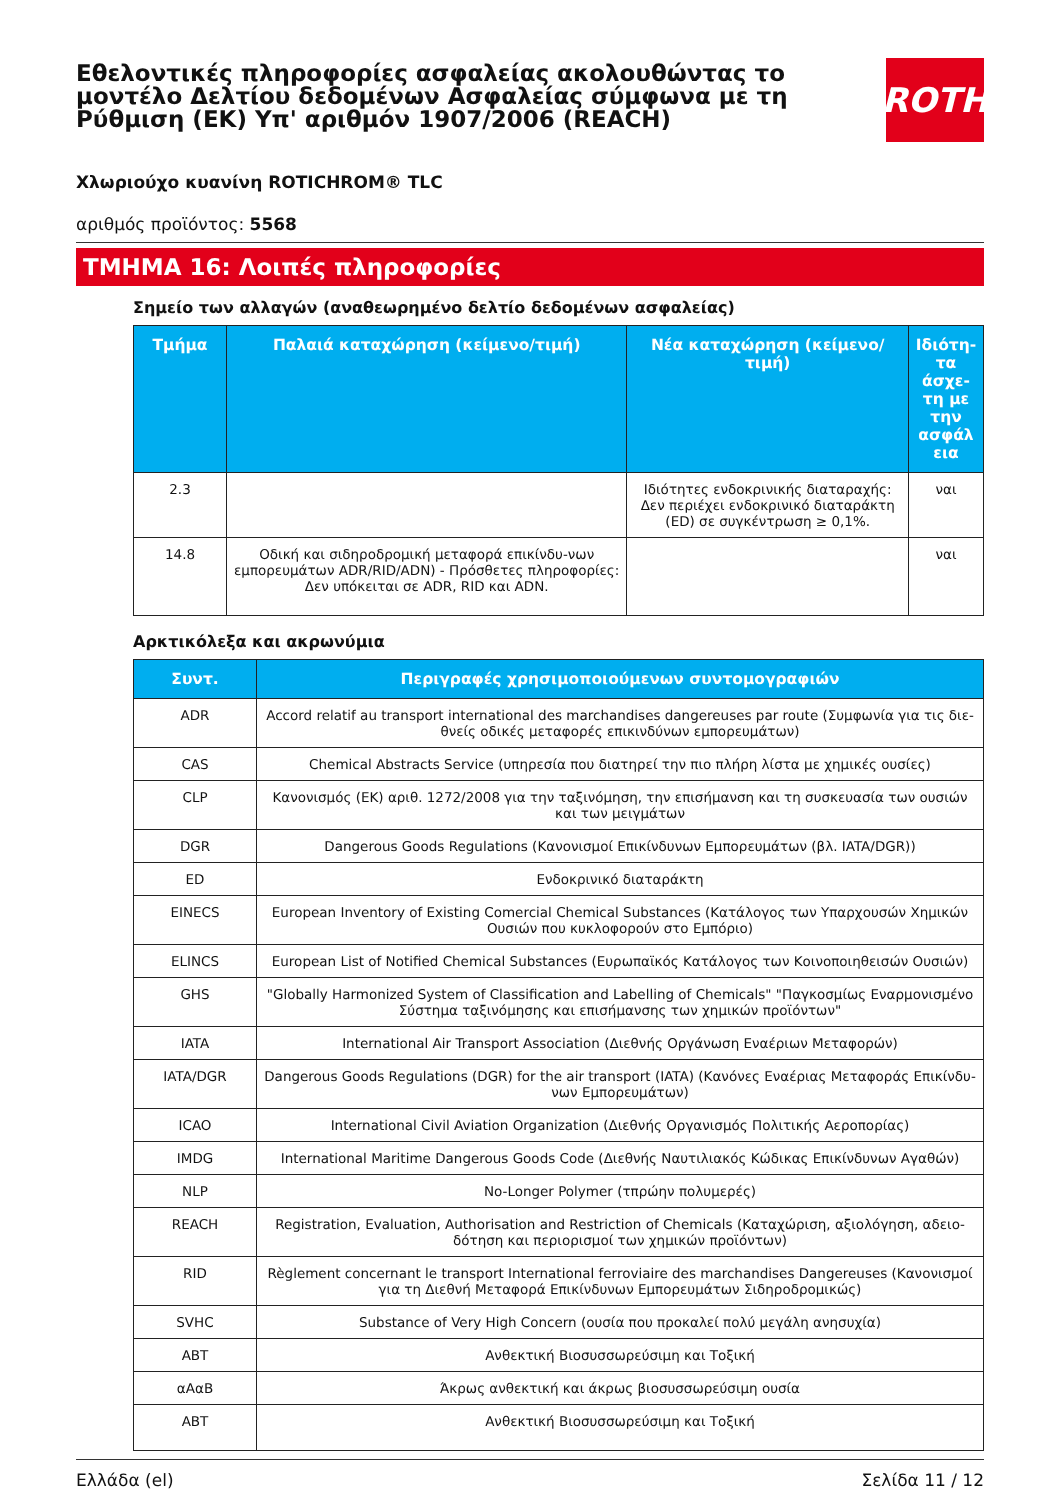Εθελοντικές πληροφορίες ασφαλείας ακολουθώντας το μοντέλο Δελτίου δεδομένων Ασφαλείας σύμφωνα με τη Ρύθμιση (ΕΚ) Υπ' αριθμόν 1907/2006 (REACH)
ROTH
Χλωριούχο κυανίνη ROTICHROM® TLC
αριθμός προϊόντος: 5568
ΤΜΗΜΑ 16: Λοιπές πληροφορίες
Σημείο των αλλαγών (αναθεωρημένο δελτίο δεδομένων ασφαλείας)
| Τμήμα | Παλαιά καταχώρηση (κείμενο/τιμή) | Νέα καταχώρηση (κείμενο/τιμή) | Ιδιότη-τα άσχε-τη με την ασφάλ εια |
| --- | --- | --- | --- |
| 2.3 | | Ιδιότητες ενδοκρινικής διαταραχής: Δεν περιέχει ενδοκρινικό διαταράκτη (ED) σε συγκέντρωση ≥ 0,1%. | ναι |
| 14.8 | Οδική και σιδηροδρομική μεταφορά επικίνδυ-νων εμπορευμάτων ADR/RID/ADN) - Πρόσθετες πληροφορίες: Δεν υπόκειται σε ADR, RID και ADN. | | ναι |
Αρκτικόλεξα και ακρωνύμια
| Συντ. | Περιγραφές χρησιμοποιούμενων συντομογραφιών |
| --- | --- |
| ADR | Accord relatif au transport international des marchandises dangereuses par route (Συμφωνία για τις διε-θνείς οδικές μεταφορές επικινδύνων εμπορευμάτων) |
| CAS | Chemical Abstracts Service (υπηρεσία που διατηρεί την πιο πλήρη λίστα με χημικές ουσίες) |
| CLP | Κανονισμός (ΕΚ) αριθ. 1272/2008 για την ταξινόμηση, την επισήμανση και τη συσκευασία των ουσιών και των μειγμάτων |
| DGR | Dangerous Goods Regulations (Κανονισμοί Επικίνδυνων Εμπορευμάτων (βλ. IATA/DGR)) |
| ED | Ενδοκρινικό διαταράκτη |
| EINECS | European Inventory of Existing Comercial Chemical Substances (Κατάλογος των Υπαρχουσών Χημικών Ουσιών που κυκλοφορούν στο Εμπόριο) |
| ELINCS | European List of Notified Chemical Substances (Ευρωπαϊκός Κατάλογος των Κοινοποιηθεισών Ουσιών) |
| GHS | "Globally Harmonized System of Classification and Labelling of Chemicals" "Παγκοσμίως Εναρμονισμένο Σύστημα ταξινόμησης και επισήμανσης των χημικών προϊόντων" |
| IATA | International Air Transport Association (Διεθνής Οργάνωση Εναέριων Μεταφορών) |
| IATA/DGR | Dangerous Goods Regulations (DGR) for the air transport (IATA) (Κανόνες Εναέριας Μεταφοράς Επικίνδυ-νων Εμπορευμάτων) |
| ICAO | International Civil Aviation Organization (Διεθνής Οργανισμός Πολιτικής Αεροπορίας) |
| IMDG | International Maritime Dangerous Goods Code (Διεθνής Ναυτιλιακός Κώδικας Επικίνδυνων Αγαθών) |
| NLP | No-Longer Polymer (τπρώην πολυμερές) |
| REACH | Registration, Evaluation, Authorisation and Restriction of Chemicals (Καταχώριση, αξιολόγηση, αδειο-δότηση και περιορισμοί των χημικών προϊόντων) |
| RID | Règlement concernant le transport International ferroviaire des marchandises Dangereuses (Κανονισμοί για τη Διεθνή Μεταφορά Επικίνδυνων Εμπορευμάτων Σιδηροδρομικώς) |
| SVHC | Substance of Very High Concern (ουσία που προκαλεί πολύ μεγάλη ανησυχία) |
| ABT | Ανθεκτική Βιοσυσσωρεύσιμη και Τοξική |
| αΑαΒ | Άκρως ανθεκτική και άκρως βιοσυσσωρεύσιμη ουσία |
| ABT | Ανθεκτική Βιοσυσσωρεύσιμη και Τοξική |
Ελλάδα (el) Σελίδα 11 / 12